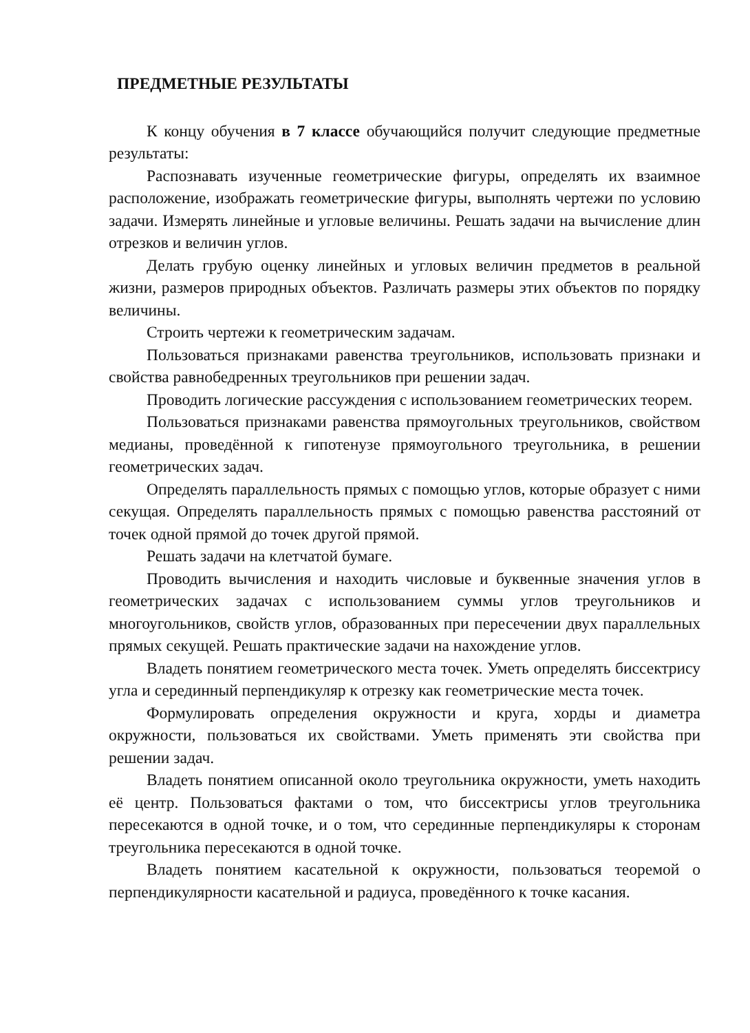ПРЕДМЕТНЫЕ РЕЗУЛЬТАТЫ
К концу обучения в 7 классе обучающийся получит следующие предметные результаты:
Распознавать изученные геометрические фигуры, определять их взаимное расположение, изображать геометрические фигуры, выполнять чертежи по условию задачи. Измерять линейные и угловые величины. Решать задачи на вычисление длин отрезков и величин углов.
Делать грубую оценку линейных и угловых величин предметов в реальной жизни, размеров природных объектов. Различать размеры этих объектов по порядку величины.
Строить чертежи к геометрическим задачам.
Пользоваться признаками равенства треугольников, использовать признаки и свойства равнобедренных треугольников при решении задач.
Проводить логические рассуждения с использованием геометрических теорем.
Пользоваться признаками равенства прямоугольных треугольников, свойством медианы, проведённой к гипотенузе прямоугольного треугольника, в решении геометрических задач.
Определять параллельность прямых с помощью углов, которые образует с ними секущая. Определять параллельность прямых с помощью равенства расстояний от точек одной прямой до точек другой прямой.
Решать задачи на клетчатой бумаге.
Проводить вычисления и находить числовые и буквенные значения углов в геометрических задачах с использованием суммы углов треугольников и многоугольников, свойств углов, образованных при пересечении двух параллельных прямых секущей. Решать практические задачи на нахождение углов.
Владеть понятием геометрического места точек. Уметь определять биссектрису угла и серединный перпендикуляр к отрезку как геометрические места точек.
Формулировать определения окружности и круга, хорды и диаметра окружности, пользоваться их свойствами. Уметь применять эти свойства при решении задач.
Владеть понятием описанной около треугольника окружности, уметь находить её центр. Пользоваться фактами о том, что биссектрисы углов треугольника пересекаются в одной точке, и о том, что серединные перпендикуляры к сторонам треугольника пересекаются в одной точке.
Владеть понятием касательной к окружности, пользоваться теоремой о перпендикулярности касательной и радиуса, проведённого к точке касания.